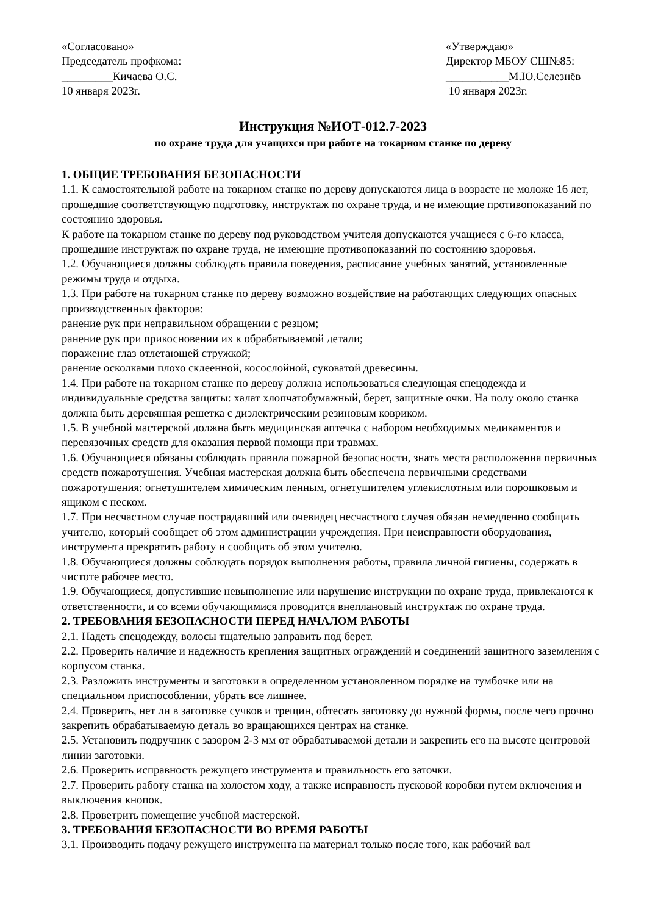«Согласовано»
Председатель профкома:
_________Кичаева О.С.
10 января 2023г.
«Утверждаю»
Директор МБОУ СШ№85:
___________М.Ю.Селезнёв
10 января 2023г.
Инструкция №ИОТ-012.7-2023
по охране труда для учащихся при работе на токарном станке по дереву
1. ОБЩИЕ ТРЕБОВАНИЯ БЕЗОПАСНОСТИ
1.1. К самостоятельной работе на токарном станке по дереву допускаются лица в возрасте не моложе 16 лет, прошедшие соответствующую подготовку, инструктаж по охране труда, и не имеющие противопоказаний по состоянию здоровья.
К работе на токарном станке по дереву под руководством учителя допускаются учащиеся с 6-го класса, прошедшие инструктаж по охране труда, не имеющие противопоказаний по состоянию здоровья.
1.2. Обучающиеся должны соблюдать правила поведения, расписание учебных занятий, установленные режимы труда и отдыха.
1.3. При работе на токарном станке по дереву возможно воздействие на работающих следующих опасных производственных факторов:
ранение рук при неправильном обращении с резцом;
ранение рук при прикосновении их к обрабатываемой детали;
поражение глаз отлетающей стружкой;
ранение осколками плохо склеенной, косослойной, суковатой древесины.
1.4. При работе на токарном станке по дереву должна использоваться следующая спецодежда и индивидуальные средства защиты: халат хлопчатобумажный, берет, защитные очки. На полу около станка должна быть деревянная решетка с диэлектрическим резиновым ковриком.
1.5. В учебной мастерской должна быть медицинская аптечка с набором необходимых медикаментов и перевязочных средств для оказания первой помощи при травмах.
1.6. Обучающиеся обязаны соблюдать правила пожарной безопасности, знать места расположения первичных средств пожаротушения. Учебная мастерская должна быть обеспечена первичными средствами пожаротушения: огнетушителем химическим пенным, огнетушителем углекислотным или порошковым и ящиком с песком.
1.7. При несчастном случае пострадавший или очевидец несчастного случая обязан немедленно сообщить учителю, который сообщает об этом администрации учреждения. При неисправности оборудования, инструмента прекратить работу и сообщить об этом учителю.
1.8. Обучающиеся должны соблюдать порядок выполнения работы, правила личной гигиены, содержать в чистоте рабочее место.
1.9. Обучающиеся, допустившие невыполнение или нарушение инструкции по охране труда, привлекаются к ответственности, и со всеми обучающимися проводится внеплановый инструктаж по охране труда.
2. ТРЕБОВАНИЯ БЕЗОПАСНОСТИ ПЕРЕД НАЧАЛОМ РАБОТЫ
2.1. Надеть спецодежду, волосы тщательно заправить под берет.
2.2. Проверить наличие и надежность крепления защитных ограждений и соединений защитного заземления с корпусом станка.
2.3. Разложить инструменты и заготовки в определенном установленном порядке на тумбочке или на специальном приспособлении, убрать все лишнее.
2.4. Проверить, нет ли в заготовке сучков и трещин, обтесать заготовку до нужной формы, после чего прочно закрепить обрабатываемую деталь во вращающихся центрах на станке.
2.5. Установить подручник с зазором 2-3 мм от обрабатываемой детали и закрепить его на высоте центровой линии заготовки.
2.6. Проверить исправность режущего инструмента и правильность его заточки.
2.7. Проверить работу станка на холостом ходу, а также исправность пусковой коробки путем включения и выключения кнопок.
2.8. Проветрить помещение учебной мастерской.
3. ТРЕБОВАНИЯ БЕЗОПАСНОСТИ ВО ВРЕМЯ РАБОТЫ
3.1. Производить подачу режущего инструмента на материал только после того, как рабочий вал